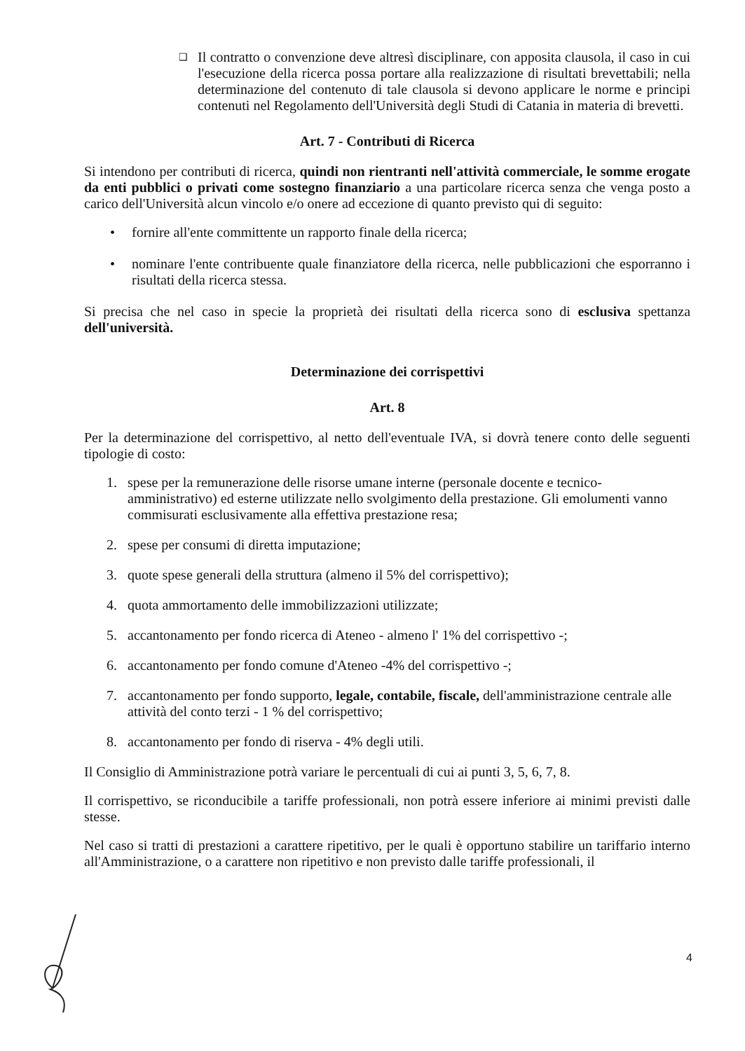❑ Il contratto o convenzione deve altresì disciplinare, con apposita clausola, il caso in cui l'esecuzione della ricerca possa portare alla realizzazione di risultati brevettabili; nella determinazione del contenuto di tale clausola si devono applicare le norme e principi contenuti nel Regolamento dell'Università degli Studi di Catania in materia di brevetti.
Art. 7 - Contributi di Ricerca
Si intendono per contributi di ricerca, quindi non rientranti nell'attività commerciale, le somme erogate da enti pubblici o privati come sostegno finanziario a una particolare ricerca senza che venga posto a carico dell'Università alcun vincolo e/o onere ad eccezione di quanto previsto qui di seguito:
• fornire all'ente committente un rapporto finale della ricerca;
• nominare l'ente contribuente quale finanziatore della ricerca, nelle pubblicazioni che esporranno i risultati della ricerca stessa.
Si precisa che nel caso in specie la proprietà dei risultati della ricerca sono di esclusiva spettanza dell'università.
Determinazione dei corrispettivi
Art. 8
Per la determinazione del corrispettivo, al netto dell'eventuale IVA, si dovrà tenere conto delle seguenti tipologie di costo:
1. spese per la remunerazione delle risorse umane interne (personale docente e tecnico-amministrativo) ed esterne utilizzate nello svolgimento della prestazione. Gli emolumenti vanno commisurati esclusivamente alla effettiva prestazione resa;
2. spese per consumi di diretta imputazione;
3. quote spese generali della struttura (almeno il 5% del corrispettivo);
4. quota ammortamento delle immobilizzazioni utilizzate;
5. accantonamento per fondo ricerca di Ateneo - almeno l' 1% del corrispettivo -;
6. accantonamento per fondo comune d'Ateneo -4% del corrispettivo -;
7. accantonamento per fondo supporto, legale, contabile, fiscale, dell'amministrazione centrale alle attività del conto terzi - 1 % del corrispettivo;
8. accantonamento per fondo di riserva - 4% degli utili.
Il Consiglio di Amministrazione potrà variare le percentuali di cui ai punti 3, 5, 6, 7, 8.
Il corrispettivo, se riconducibile a tariffe professionali, non potrà essere inferiore ai minimi previsti dalle stesse.
Nel caso si tratti di prestazioni a carattere ripetitivo, per le quali è opportuno stabilire un tariffario interno all'Amministrazione, o a carattere non ripetitivo e non previsto dalle tariffe professionali, il
4